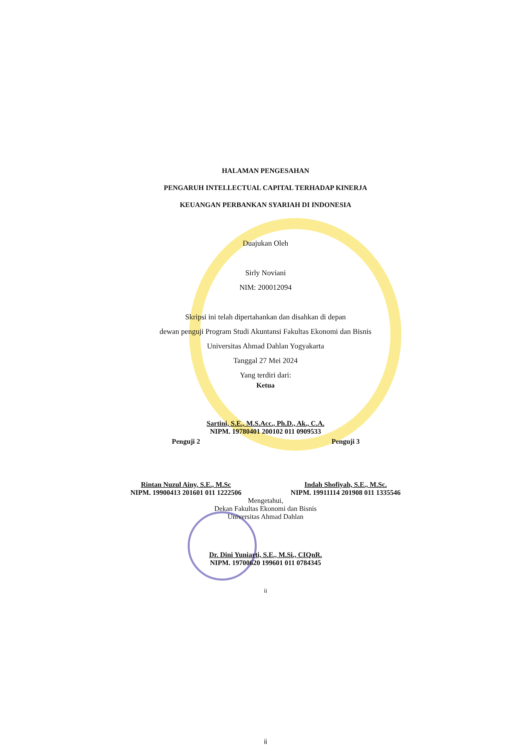HALAMAN PENGESAHAN
PENGARUH INTELLECTUAL CAPITAL TERHADAP KINERJA
KEUANGAN PERBANKAN SYARIAH DI INDONESIA
Duajukan Oleh
Sirly Noviani
NIM: 200012094
Skripsi ini telah dipertahankan dan disahkan di depan
dewan penguji Program Studi Akuntansi Fakultas Ekonomi dan Bisnis
Universitas Ahmad Dahlan Yogyakarta
Tanggal 27 Mei 2024
Yang terdiri dari:
Ketua
Sartini, S.E., M.S.Acc., Ph.D., Ak., C.A.
NIPM. 19780401 200102 011 0909533
Penguji 2
Rintan Nuzul Ainy, S.E., M.Sc
NIPM. 19900413 201601 011 1222506
Penguji 3
Indah Shofiyah, S.E., M.Sc.
NIPM. 19911114 201908 011 1335546
Mengetahui,
Dekan Fakultas Ekonomi dan Bisnis
Universitas Ahmad Dahlan
Dr. Dini Yuniarti, S.E., M.Si., CIQnR.
NIPM. 19700620 199601 011 0784345
ii
ii